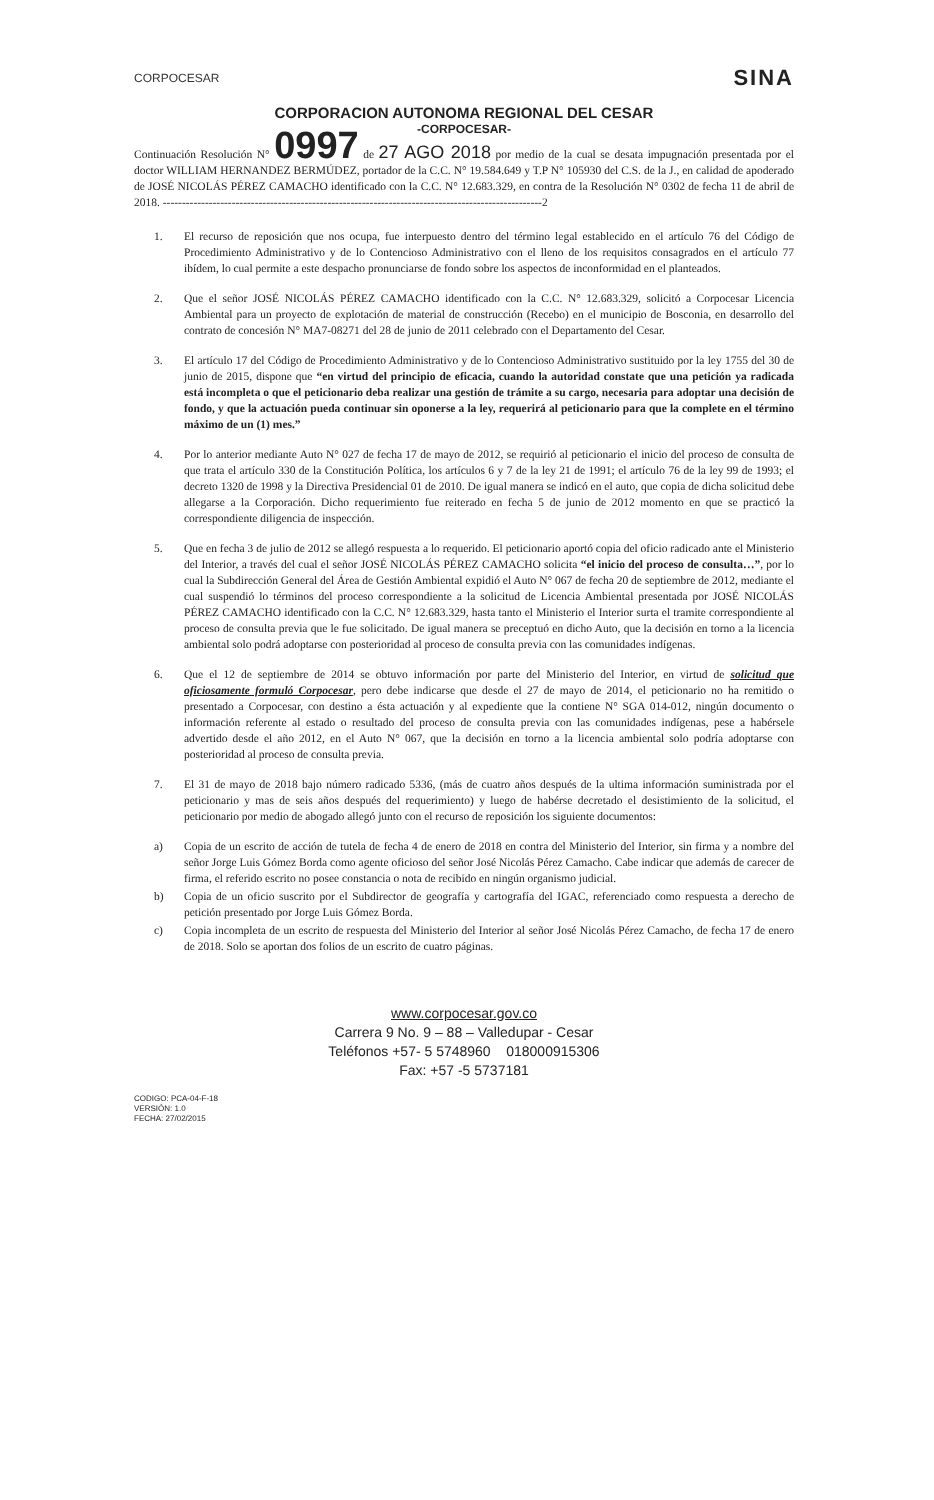CORPOCESAR
SINA
CORPORACION AUTONOMA REGIONAL DEL CESAR
-CORPOCESAR-
Continuación Resolución N° 0997 de 27 AGO 2018 por medio de la cual se desata impugnación presentada por el doctor WILLIAM HERNANDEZ BERMÚDEZ, portador de la C.C. N° 19.584.649 y T.P N° 105930 del C.S. de la J., en calidad de apoderado de JOSÉ NICOLÁS PÉREZ CAMACHO identificado con la C.C. N° 12.683.329, en contra de la Resolución N° 0302 de fecha 11 de abril de 2018. ---------------------------------------------------------------------------------------------------2
1. El recurso de reposición que nos ocupa, fue interpuesto dentro del término legal establecido en el artículo 76 del Código de Procedimiento Administrativo y de lo Contencioso Administrativo con el lleno de los requisitos consagrados en el artículo 77 ibídem, lo cual permite a este despacho pronunciarse de fondo sobre los aspectos de inconformidad en el planteados.
2. Que el señor JOSÉ NICOLÁS PÉREZ CAMACHO identificado con la C.C. N° 12.683.329, solicitó a Corpocesar Licencia Ambiental para un proyecto de explotación de material de construcción (Recebo) en el municipio de Bosconia, en desarrollo del contrato de concesión N° MA7-08271 del 28 de junio de 2011 celebrado con el Departamento del Cesar.
3. El artículo 17 del Código de Procedimiento Administrativo y de lo Contencioso Administrativo sustituido por la ley 1755 del 30 de junio de 2015, dispone que “en virtud del principio de eficacia, cuando la autoridad constate que una petición ya radicada está incompleta o que el peticionario deba realizar una gestión de trámite a su cargo, necesaria para adoptar una decisión de fondo, y que la actuación pueda continuar sin oponerse a la ley, requerirá al peticionario para que la complete en el término máximo de un (1) mes.”
4. Por lo anterior mediante Auto N° 027 de fecha 17 de mayo de 2012, se requirió al peticionario el inicio del proceso de consulta de que trata el artículo 330 de la Constitución Política, los artículos 6 y 7 de la ley 21 de 1991; el artículo 76 de la ley 99 de 1993; el decreto 1320 de 1998 y la Directiva Presidencial 01 de 2010. De igual manera se indicó en el auto, que copia de dicha solicitud debe allegarse a la Corporación. Dicho requerimiento fue reiterado en fecha 5 de junio de 2012 momento en que se practicó la correspondiente diligencia de inspección.
5. Que en fecha 3 de julio de 2012 se allegó respuesta a lo requerido. El peticionario aportó copia del oficio radicado ante el Ministerio del Interior, a través del cual el señor JOSÉ NICOLÁS PÉREZ CAMACHO solicita “el inicio del proceso de consulta…”, por lo cual la Subdirección General del Área de Gestión Ambiental expidió el Auto N° 067 de fecha 20 de septiembre de 2012, mediante el cual suspendió lo términos del proceso correspondiente a la solicitud de Licencia Ambiental presentada por JOSÉ NICOLÁS PÉREZ CAMACHO identificado con la C.C. N° 12.683.329, hasta tanto el Ministerio el Interior surta el tramite correspondiente al proceso de consulta previa que le fue solicitado. De igual manera se preceptuó en dicho Auto, que la decisión en torno a la licencia ambiental solo podrá adoptarse con posterioridad al proceso de consulta previa con las comunidades indígenas.
6. Que el 12 de septiembre de 2014 se obtuvo información por parte del Ministerio del Interior, en virtud de solicitud que oficiosamente formuló Corpocesar, pero debe indicarse que desde el 27 de mayo de 2014, el peticionario no ha remitido o presentado a Corpocesar, con destino a ésta actuación y al expediente que la contiene N° SGA 014-012, ningún documento o información referente al estado o resultado del proceso de consulta previa con las comunidades indígenas, pese a habérsele advertido desde el año 2012, en el Auto N° 067, que la decisión en torno a la licencia ambiental solo podría adoptarse con posterioridad al proceso de consulta previa.
7. El 31 de mayo de 2018 bajo número radicado 5336, (más de cuatro años después de la ultima información suministrada por el peticionario y mas de seis años después del requerimiento) y luego de habérse decretado el desistimiento de la solicitud, el peticionario por medio de abogado allegó junto con el recurso de reposición los siguiente documentos:
a) Copia de un escrito de acción de tutela de fecha 4 de enero de 2018 en contra del Ministerio del Interior, sin firma y a nombre del señor Jorge Luis Gómez Borda como agente oficioso del señor José Nicolás Pérez Camacho. Cabe indicar que además de carecer de firma, el referido escrito no posee constancia o nota de recibido en ningún organismo judicial.
b) Copia de un oficio suscrito por el Subdirector de geografía y cartografía del IGAC, referenciado como respuesta a derecho de petición presentado por Jorge Luis Gómez Borda.
c) Copia incompleta de un escrito de respuesta del Ministerio del Interior al señor José Nicolás Pérez Camacho, de fecha 17 de enero de 2018. Solo se aportan dos folios de un escrito de cuatro páginas.
www.corpocesar.gov.co
Carrera 9 No. 9 – 88 – Valledupar - Cesar
Teléfonos +57- 5 5748960 018000915306
Fax: +57 -5 5737181
CODIGO: PCA-04-F-18
VERSIÓN: 1.0
FECHA: 27/02/2015